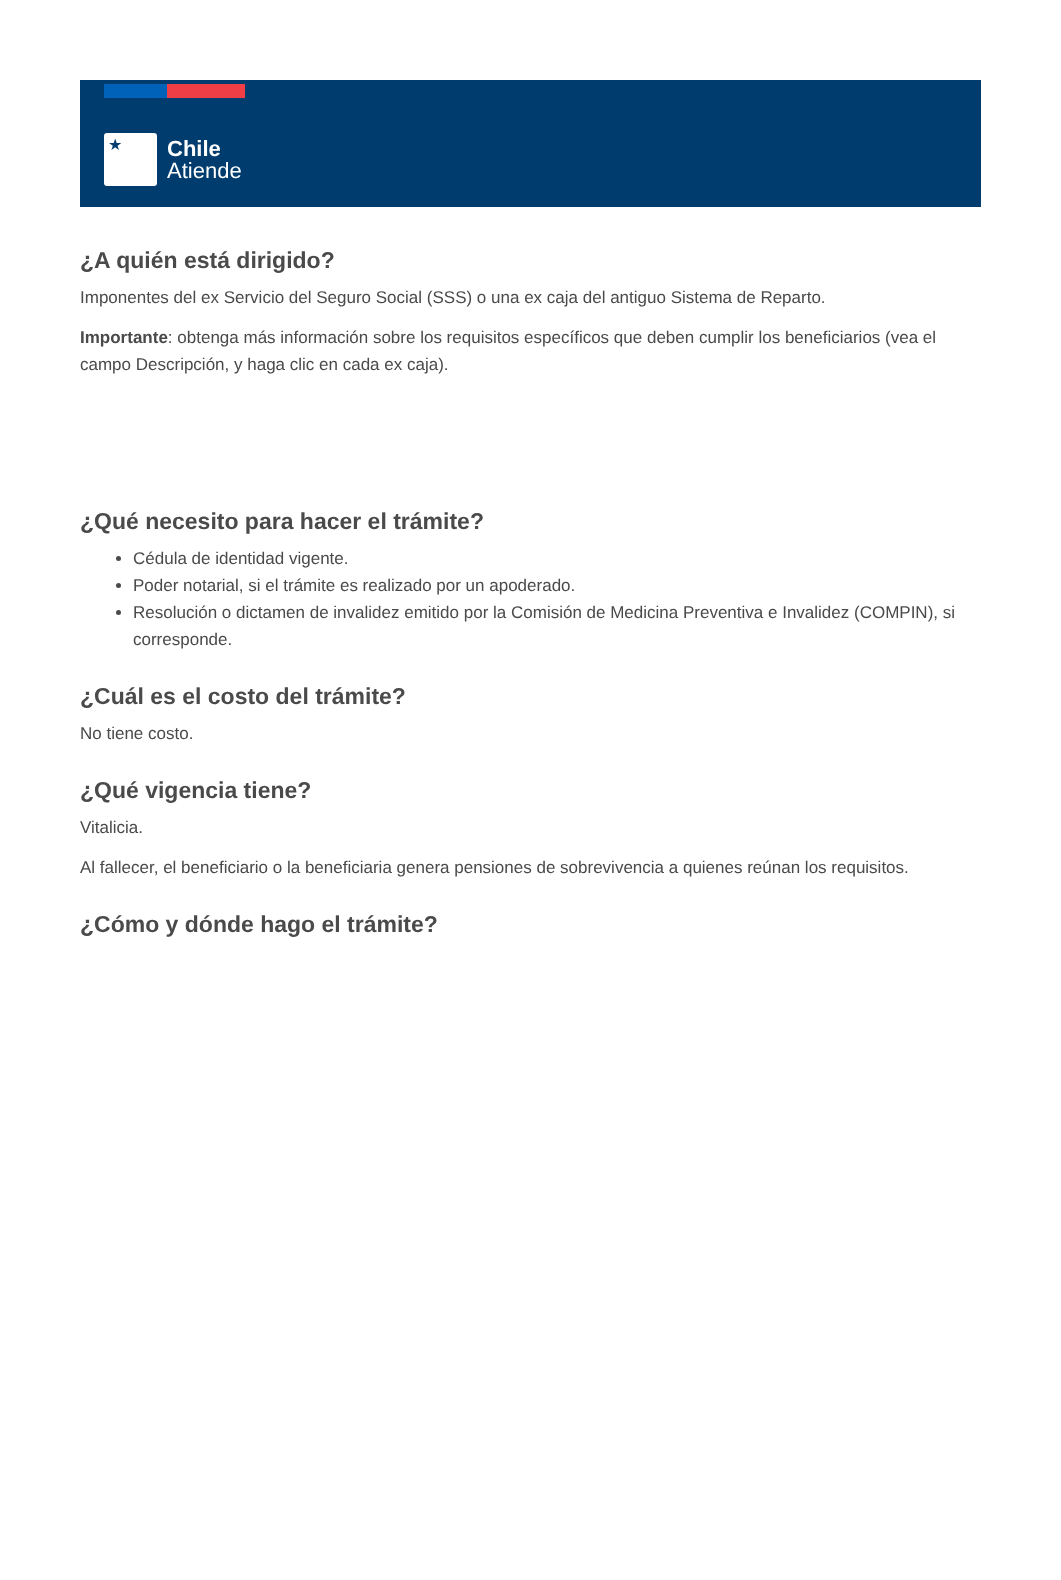★
Chile
Atiende
¿A quién está dirigido?
Imponentes del ex Servicio del Seguro Social (SSS) o una ex caja del antiguo Sistema de Reparto.
Importante: obtenga más información sobre los requisitos específicos que deben cumplir los beneficiarios (vea el campo Descripción, y haga clic en cada ex caja).
¿Qué necesito para hacer el trámite?
Cédula de identidad vigente.
Poder notarial, si el trámite es realizado por un apoderado.
Resolución o dictamen de invalidez emitido por la Comisión de Medicina Preventiva e Invalidez (COMPIN), si corresponde.
¿Cuál es el costo del trámite?
No tiene costo.
¿Qué vigencia tiene?
Vitalicia.
Al fallecer, el beneficiario o la beneficiaria genera pensiones de sobrevivencia a quienes reúnan los requisitos.
¿Cómo y dónde hago el trámite?